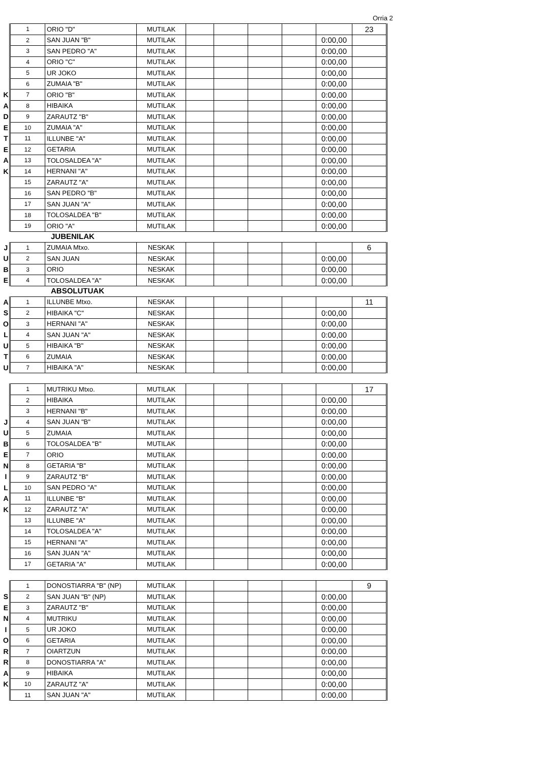Orria 2
| | 1 | ORIO "D" | MUTILAK | | | | | | 23 |
| | 2 | SAN JUAN "B" | MUTILAK | | | | | 0:00,00 | |
| | 3 | SAN PEDRO "A" | MUTILAK | | | | | 0:00,00 | |
| | 4 | ORIO "C" | MUTILAK | | | | | 0:00,00 | |
| | 5 | UR JOKO | MUTILAK | | | | | 0:00,00 | |
| | 6 | ZUMAIA "B" | MUTILAK | | | | | 0:00,00 | |
| K | 7 | ORIO "B" | MUTILAK | | | | | 0:00,00 | |
| A | 8 | HIBAIKA | MUTILAK | | | | | 0:00,00 | |
| D | 9 | ZARAUTZ "B" | MUTILAK | | | | | 0:00,00 | |
| E | 10 | ZUMAIA "A" | MUTILAK | | | | | 0:00,00 | |
| T | 11 | ILLUNBE "A" | MUTILAK | | | | | 0:00,00 | |
| E | 12 | GETARIA | MUTILAK | | | | | 0:00,00 | |
| A | 13 | TOLOSALDEA "A" | MUTILAK | | | | | 0:00,00 | |
| K | 14 | HERNANI "A" | MUTILAK | | | | | 0:00,00 | |
| | 15 | ZARAUTZ "A" | MUTILAK | | | | | 0:00,00 | |
| | 16 | SAN PEDRO "B" | MUTILAK | | | | | 0:00,00 | |
| | 17 | SAN JUAN "A" | MUTILAK | | | | | 0:00,00 | |
| | 18 | TOLOSALDEA "B" | MUTILAK | | | | | 0:00,00 | |
| | 19 | ORIO "A" | MUTILAK | | | | | 0:00,00 | |
JUBENILAK
| J | 1 | ZUMAIA Mtxo. | NESKAK | | | | | | 6 |
| U | 2 | SAN JUAN | NESKAK | | | | | 0:00,00 | |
| B | 3 | ORIO | NESKAK | | | | | 0:00,00 | |
| E | 4 | TOLOSALDEA "A" | NESKAK | | | | | 0:00,00 | |
ABSOLUTUAK
| A | 1 | ILLUNBE Mtxo. | NESKAK | | | | | | 11 |
| S | 2 | HIBAIKA "C" | NESKAK | | | | | 0:00,00 | |
| O | 3 | HERNANI "A" | NESKAK | | | | | 0:00,00 | |
| L | 4 | SAN JUAN "A" | NESKAK | | | | | 0:00,00 | |
| U | 5 | HIBAIKA "B" | NESKAK | | | | | 0:00,00 | |
| T | 6 | ZUMAIA | NESKAK | | | | | 0:00,00 | |
| U | 7 | HIBAIKA "A" | NESKAK | | | | | 0:00,00 | |
| | 1 | MUTRIKU Mtxo. | MUTILAK | | | | | | 17 |
| | 2 | HIBAIKA | MUTILAK | | | | | 0:00,00 | |
| | 3 | HERNANI "B" | MUTILAK | | | | | 0:00,00 | |
| J | 4 | SAN JUAN "B" | MUTILAK | | | | | 0:00,00 | |
| U | 5 | ZUMAIA | MUTILAK | | | | | 0:00,00 | |
| B | 6 | TOLOSALDEA "B" | MUTILAK | | | | | 0:00,00 | |
| E | 7 | ORIO | MUTILAK | | | | | 0:00,00 | |
| N | 8 | GETARIA "B" | MUTILAK | | | | | 0:00,00 | |
| I | 9 | ZARAUTZ "B" | MUTILAK | | | | | 0:00,00 | |
| L | 10 | SAN PEDRO "A" | MUTILAK | | | | | 0:00,00 | |
| A | 11 | ILLUNBE "B" | MUTILAK | | | | | 0:00,00 | |
| K | 12 | ZARAUTZ "A" | MUTILAK | | | | | 0:00,00 | |
| | 13 | ILLUNBE "A" | MUTILAK | | | | | 0:00,00 | |
| | 14 | TOLOSALDEA "A" | MUTILAK | | | | | 0:00,00 | |
| | 15 | HERNANI "A" | MUTILAK | | | | | 0:00,00 | |
| | 16 | SAN JUAN "A" | MUTILAK | | | | | 0:00,00 | |
| | 17 | GETARIA "A" | MUTILAK | | | | | 0:00,00 | |
| | 1 | DONOSTIARRA "B" (NP) | MUTILAK | | | | | | 9 |
| S | 2 | SAN JUAN "B" (NP) | MUTILAK | | | | | 0:00,00 | |
| E | 3 | ZARAUTZ "B" | MUTILAK | | | | | 0:00,00 | |
| N | 4 | MUTRIKU | MUTILAK | | | | | 0:00,00 | |
| I | 5 | UR JOKO | MUTILAK | | | | | 0:00,00 | |
| O | 6 | GETARIA | MUTILAK | | | | | 0:00,00 | |
| R | 7 | OIARTZUN | MUTILAK | | | | | 0:00,00 | |
| R | 8 | DONOSTIARRA "A" | MUTILAK | | | | | 0:00,00 | |
| A | 9 | HIBAIKA | MUTILAK | | | | | 0:00,00 | |
| K | 10 | ZARAUTZ "A" | MUTILAK | | | | | 0:00,00 | |
| | 11 | SAN JUAN "A" | MUTILAK | | | | | 0:00,00 | |